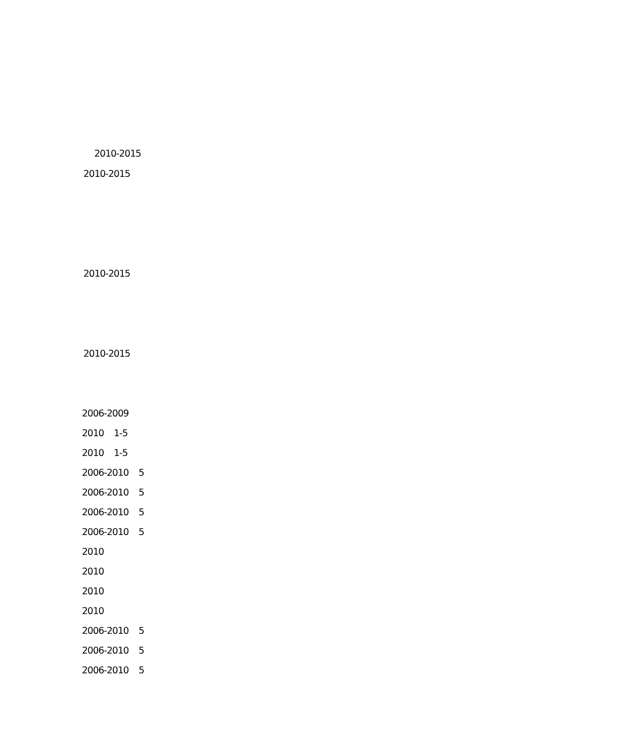2010-2015
2010-2015
2010-2015
2010-2015
2006-2009
2010 1-5
2010 1-5
2006-2010 5
2006-2010 5
2006-2010 5
2006-2010 5
2010
2010
2010
2010
2006-2010 5
2006-2010 5
2006-2010 5